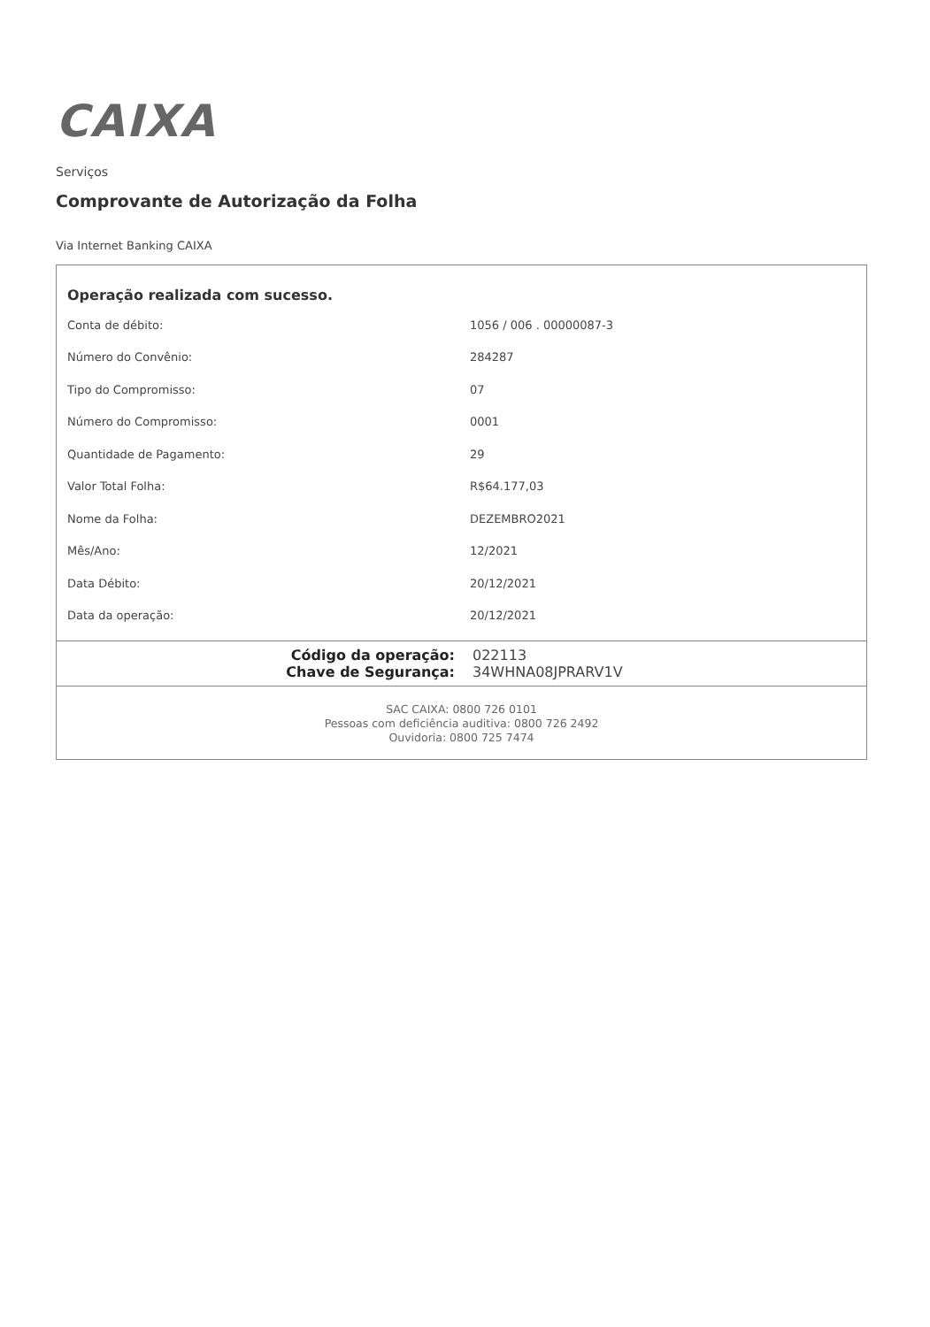CAIXA
Serviços
Comprovante de Autorização da Folha
Via Internet Banking CAIXA
Operação realizada com sucesso.
| Conta de débito: | 1056 / 006 . 00000087-3 |
| Número do Convênio: | 284287 |
| Tipo do Compromisso: | 07 |
| Número do Compromisso: | 0001 |
| Quantidade de Pagamento: | 29 |
| Valor Total Folha: | R$64.177,03 |
| Nome da Folha: | DEZEMBRO2021 |
| Mês/Ano: | 12/2021 |
| Data Débito: | 20/12/2021 |
| Data da operação: | 20/12/2021 |
Código da operação: 022113
Chave de Segurança: 34WHNA08JPRARV1V
SAC CAIXA: 0800 726 0101
Pessoas com deficiência auditiva: 0800 726 2492
Ouvidoria: 0800 725 7474